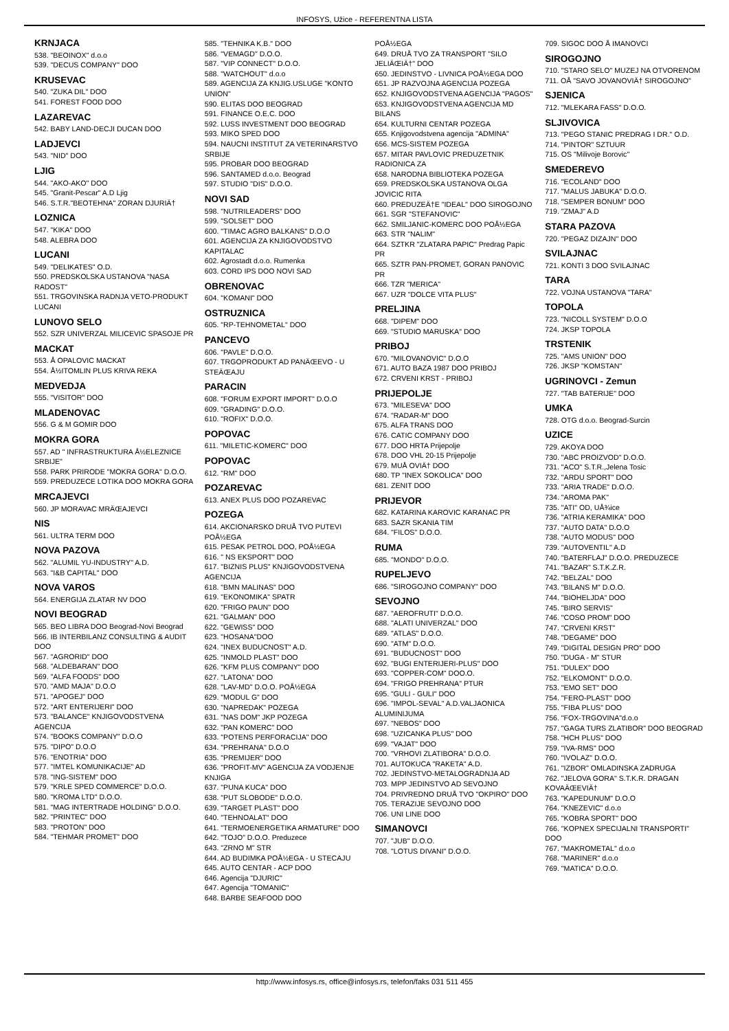INFOSYS, Užice - REFERENTNA LISTA
KRNJACA
538. "BEOINOX" d.o.o
539. "DECUS COMPANY" DOO
KRUSEVAC
540. "ZUKA DIL" DOO
541. FOREST FOOD DOO
LAZAREVAC
542. BABY LAND-DECJI DUCAN DOO
LADJEVCI
543. "NID" DOO
LJIG
544. "AKO-AKO" DOO
545. "Granit-Pescar" A.D Ljig
546. S.T.R."BEOTEHNA" ZORAN DJURIÄ†
LOZNICA
547. "KIKA" DOO
548. ALEBRA DOO
LUCANI
549. "DELIKATES" O.D.
550. PREDSKOLSKA USTANOVA "NASA RADOST"
551. TRGOVINSKA RADNJA VETO-PRODUKT LUCANI
LUNOVO SELO
552. SZR UNIVERZAL MILICEVIC SPASOJE PR
MACKAT
553. Å OPALOVIC MACKAT
554. Å½ITOMLIN PLUS KRIVA REKA
MEDVEDJA
555. "VISITOR" DOO
MLADENOVAC
556. G & M GOMIR DOO
MOKRA GORA
557. AD " INFRASTRUKTURA Å½ELEZNICE SRBIJE"
558. PARK PRIRODE "MOKRA GORA" D.O.O.
559. PREDUZECE LOTIKA DOO MOKRA GORA
MRCAJEVCI
560. JP MORAVAC MRÄŒAJEVCI
NIS
561. ULTRA TERM DOO
NOVA PAZOVA
562. "ALUMIL YU-INDUSTRY" A.D.
563. "I&B CAPITAL" DOO
NOVA VAROS
564. ENERGIJA ZLATAR NV DOO
NOVI BEOGRAD
565. BEO LIBRA DOO Beograd-Novi Beograd
566. IB INTERBILANZ CONSULTING & AUDIT DOO
567. "AGRORID" DOO
568. "ALDEBARAN" DOO
569. "ALFA FOODS" DOO
570. "AMD MAJA" D.O.O
571. "APOGEJ" DOO
572. "ART ENTERIJERI" DOO
573. "BALANCE" KNJIGOVODSTVENA AGENCIJA
574. "BOOKS COMPANY" D.O.O
575. "DIPO" D.O.O
576. "ENOTRIA" DOO
577. "IMTEL KOMUNIKACIJE" AD
578. "ING-SISTEM" DOO
579. "KRLE SPED COMMERCE" D.O.O.
580. "KROMA LTD" D.O.O.
581. "MAG INTERTRADE HOLDING" D.O.O.
582. "PRINTEC" DOO
583. "PROTON" DOO
584. "TEHMAR PROMET" DOO
585. "TEHNIKA K.B." DOO
586. "VEMAGD" D.O.O.
587. "VIP CONNECT" D.O.O.
588. "WATCHOUT" d.o.o
589. AGENCIJA ZA KNJIG.USLUGE "KONTO UNION"
590. ELITAS DOO BEOGRAD
591. FINANCE O.E.C. DOO
592. LUSS INVESTMENT DOO BEOGRAD
593. MIKO SPED DOO
594. NAUCNI INSTITUT ZA VETERINARSTVO SRBIJE
595. PROBAR DOO BEOGRAD
596. SANTAMED d.o.o. Beograd
597. STUDIO "DIS" D.O.O.
NOVI SAD
598. "NUTRILEADERS" DOO
599. "SOLSET" DOO
600. "TIMAC AGRO BALKANS" D.O.O
601. AGENCIJA ZA KNJIGOVODSTVO KAPITALAC
602. Agrostadt d.o.o. Rumenka
603. CORD IPS DOO NOVI SAD
OBRENOVAC
604. "KOMANI" DOO
OSTRUZNICA
605. "RP-TEHNOMETAL" DOO
PANCEVO
606. "PAVLE" D.O.O.
607. TRGOPRODUKT AD PANÄŒEVO - U STEÄŒAJU
PARACIN
608. "FORUM EXPORT IMPORT" D.O.O
609. "GRADING" D.O.O.
610. "ROFIX" D.O.O.
POPOVAC
611. "MILETIC-KOMERC" DOO
POPOVAC
612. "RM" DOO
POZAREVAC
613. ANEX PLUS DOO POZAREVAC
POZEGA
614. AKCIONARSKO DRUÅ TVO PUTEVI POÅ½EGA
615. PESAK PETROL DOO, POÅ½EGA
616. " NS EKSPORT" DOO
617. "BIZNIS PLUS" KNJIGOVODSTVENA AGENCIJA
618. "BMN MALINAS" DOO
619. "EKONOMIKA" SPATR
620. "FRIGO PAUN" DOO
621. "GALMAN" DOO
622. "GEWISS" DOO
623. "HOSANA"DOO
624. "INEX BUDUCNOST" A.D.
625. "INMOLD PLAST" DOO
626. "KFM PLUS COMPANY" DOO
627. "LATONA" DOO
628. "LAV-MD" D.O.O. POÅ½EGA
629. "MODUL G" DOO
630. "NAPREDAK" POZEGA
631. "NAS DOM" JKP POZEGA
632. "PAN KOMERC" DOO
633. "POTENS PERFORACIJA" DOO
634. "PREHRANA" D.O.O
635. "PREMIJER" DOO
636. "PROFIT-MV" AGENCIJA ZA VODJENJE KNJIGA
637. "PUNA KUCA" DOO
638. "PUT SLOBODE" D.O.O.
639. "TARGET PLAST" DOO
640. "TEHNOALAT" DOO
641. "TERMOENERGETIKA ARMATURE" DOO
642. "TOJO" D.O.O. Preduzece
643. "ZRNO M" STR
644. AD BUDIMKA POÅ½EGA - U STECAJU
645. AUTO CENTAR - ACP DOO
646. Agencija "DJURIC"
647. Agencija "TOMANIC"
648. BARBE SEAFOOD DOO
POÅ½EGA
649. DRUÅ TVO ZA TRANSPORT "SILO JELIÄŒIÄ†" DOO
650. JEDINSTVO - LIVNICA POÅ½EGA DOO
651. JP RAZVOJNA AGENCIJA POZEGA
652. KNJIGOVODSTVENA AGENCIJA "PAGOS"
653. KNJIGOVODSTVENA AGENCIJA MD BILANS
654. KULTURNI CENTAR POZEGA
655. Knjigovodstvena agencija "ADMINA"
656. MCS-SISTEM POZEGA
657. MITAR PAVLOVIC PREDUZETNIK RADIONICA ZA
658. NARODNA BIBLIOTEKA POZEGA
659. PREDSKOLSKA USTANOVA OLGA JOVICIC RITA
660. PREDUZEÄ†E "IDEAL" DOO SIROGOJNO
661. SGR "STEFANOVIC"
662. SMILJANIC-KOMERC DOO POÅ½EGA
663. STR "NALIM"
664. SZTKR "ZLATARA PAPIC" Predrag Papic PR
665. SZTR PAN-PROMET, GORAN PANOVIC PR
666. TZR "MERICA"
667. UZR "DOLCE VITA PLUS"
PRELJINA
668. "DIPEM" DOO
669. "STUDIO MARUSKA" DOO
PRIBOJ
670. "MILOVANOVIC" D.O.O
671. AUTO BAZA 1987 DOO PRIBOJ
672. CRVENI KRST - PRIBOJ
PRIJEPOLJE
673. "MILESEVA" DOO
674. "RADAR-M" DOO
675. ALFA TRANS DOO
676. CATIC COMPANY DOO
677. DOO HRTA Prijepolje
678. DOO VHL 20-15 Prijepolje
679. MUÅ OVIÄ† DOO
680. TP "INEX SOKOLICA" DOO
681. ZENIT DOO
PRIJEVOR
682. KATARINA KAROVIC KARANAC PR
683. SAZR SKANIA TIM
684. "FILOS" D.O.O.
RUMA
685. "MONDO" D.O.O.
RUPELJEVO
686. "SIROGOJNO COMPANY" DOO
SEVOJNO
687. "AEROFRUTI" D.O.O.
688. "ALATI UNIVERZAL" DOO
689. "ATLAS" D.O.O.
690. "ATM" D.O.O.
691. "BUDUCNOST" DOO
692. "BUGI ENTERIJERI-PLUS" DOO
693. "COPPER-COM" DOO.O.
694. "FRIGO PREHRANA" PTUR
695. "GULI - GULI" DOO
696. "IMPOL-SEVAL" A.D.VALJAONICA ALUMINIJUMA
697. "NEBOS" DOO
698. "UZICANKA PLUS" DOO
699. "VAJAT" DOO
700. "VRHOVI ZLATIBORA" D.O.O.
701. AUTOKUCA "RAKETA" A.D.
702. JEDINSTVO-METALOGRADNJA AD
703. MPP JEDINSTVO AD SEVOJNO
704. PRIVREDNO DRUÅ TVO "OKPIRO" DOO
705. TERAZIJE SEVOJNO DOO
706. UNI LINE DOO
SIMANOVCI
707. "JUB" D.O.O.
708. "LOTUS DIVANI" D.O.O.
709. SIGOC DOO Å IMANOVCI
SIROGOJNO
710. "STARO SELO" MUZEJ NA OTVORENOM
711. OÅ "SAVO JOVANOVIÄ† SIROGOJNO"
SJENICA
712. "MLEKARA FASS" D.O.O.
SLJIVOVICA
713. "PEGO STANIC PREDRAG I DR." O.D.
714. "PINTOR" SZTUUR
715. OS "Milivoje Borovic"
SMEDEREVO
716. "ECOLAND" DOO
717. "MALUS JABUKA" D.O.O.
718. "SEMPER BONUM" DOO
719. "ZMAJ" A.D
STARA PAZOVA
720. "PEGAZ DIZAJN" DOO
SVILAJNAC
721. KONTI 3 DOO SVILAJNAC
TARA
722. VOJNA USTANOVA "TARA"
TOPOLA
723. "NICOLL SYSTEM" D.O.O
724. JKSP TOPOLA
TRSTENIK
725. "AMS UNION" DOO
726. JKSP "KOMSTAN"
UGRINOVCI - Zemun
727. "TAB BATERIJE" DOO
UMKA
728. OTG d.o.o. Beograd-Surcin
UZICE
729. AKOYA DOO
730. "ABC PROIZVOD" D.O.O.
731. "ACO" S.T.R.,Jelena Tosic
732. "ARDU SPORT" DOO
733. "ARIA TRADE" D.O.O.
734. "AROMA PAK"
735. "ATI" OD, UÅ¾ice
736. "ATRIA KERAMIKA" DOO
737. "AUTO DATA" D.O.O
738. "AUTO MODUS" DOO
739. "AUTOVENTIL" A.D
740. "BATERFLAJ" D.O.O. PREDUZECE
741. "BAZAR" S.T.K.Z.R.
742. "BELZAL" DOO
743. "BILANS M" D.O.O.
744. "BIOHELJDA" DOO
745. "BIRO SERVIS"
746. "COSO PROM" DOO
747. "CRVENI KRST"
748. "DEGAME" DOO
749. "DIGITAL DESIGN PRO" DOO
750. "DUGA - M" STUR
751. "DULEX" DOO
752. "ELKOMONT" D.O.O.
753. "EMO SET" DOO
754. "FERO-PLAST" DOO
755. "FIBA PLUS" DOO
756. "FOX-TRGOVINA"d.o.o
757. "GAGA TURS ZLATIBOR" DOO BEOGRAD
758. "HCH PLUS" DOO
759. "IVA-RMS" DOO
760. "IVOLAZ" D.O.O.
761. "IZBOR" OMLADINSKA ZADRUGA
762. "JELOVA GORA" S.T.K.R. DRAGAN KOVAÄŒEVIÄ†
763. "KAPEDUNUM" D.O.O
764. "KNEZEVIC" d.o.o
765. "KOBRA SPORT" DOO
766. "KOPNEX SPECIJALNI TRANSPORTI" DOO
767. "MAKROMETAL" d.o.o
768. "MARINER" d.o.o
769. "MATICA" D.O.O.
http://www.infosys.rs, office@infosys.rs, telefon/faks 031 511 455